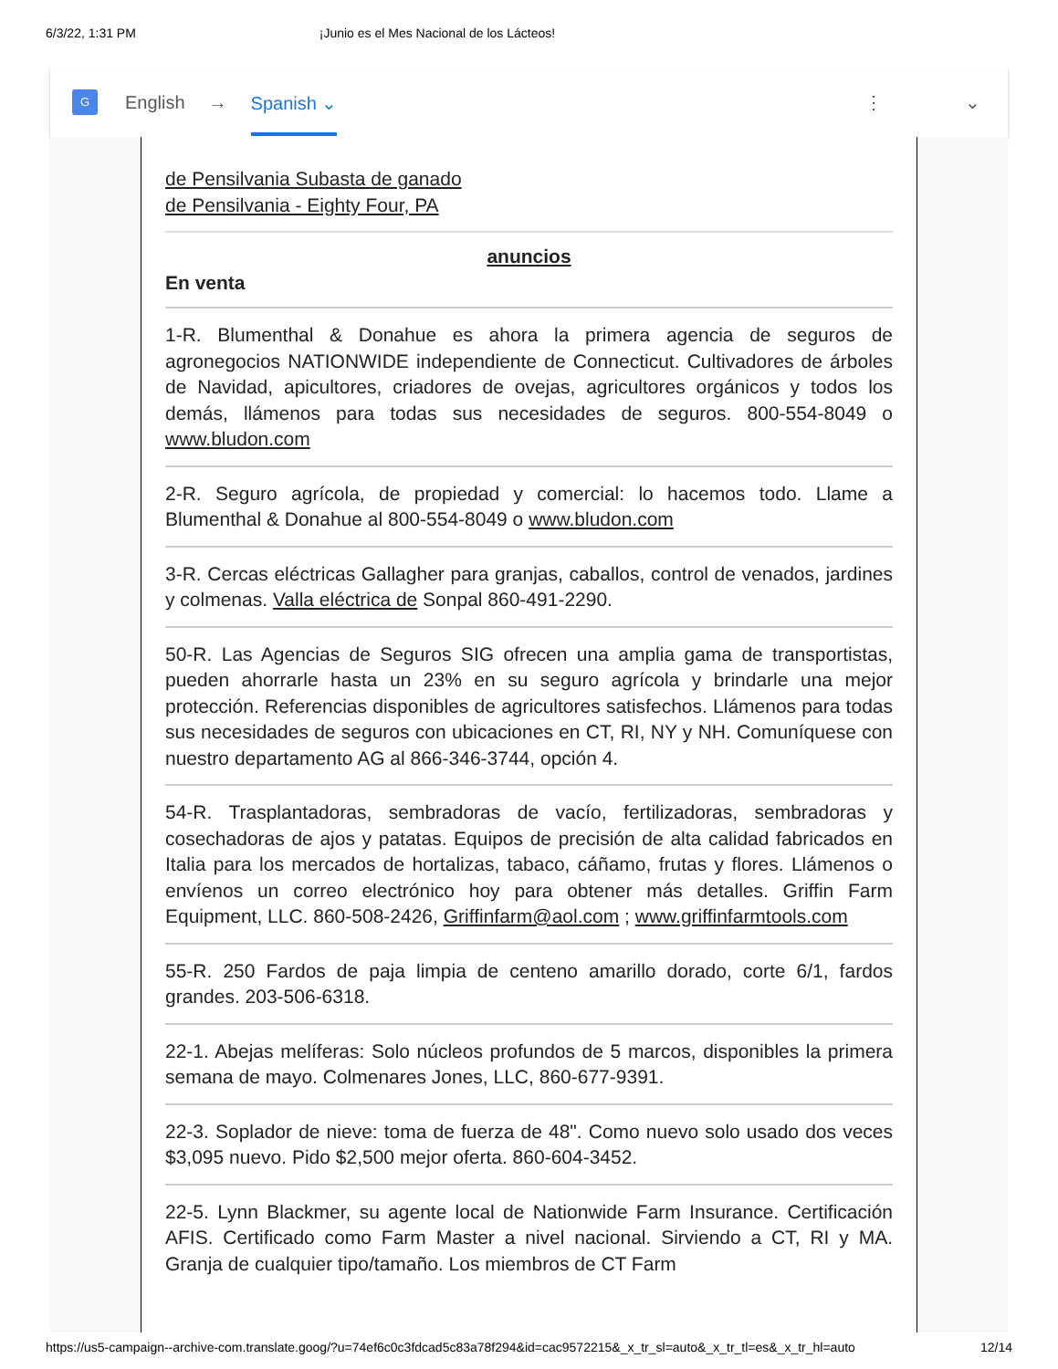6/3/22, 1:31 PM ¡Junio es el Mes Nacional de los Lácteos!
G
English → Spanish ⌄ ⋮ ⌄
de Pensilvania Subasta de ganado
de Pensilvania - Eighty Four, PA
anuncios
En venta
1-R. Blumenthal & Donahue es ahora la primera agencia de seguros de agronegocios NATIONWIDE independiente de Connecticut. Cultivadores de árboles de Navidad, apicultores, criadores de ovejas, agricultores orgánicos y todos los demás, llámenos para todas sus necesidades de seguros. 800-554-8049 o www.bludon.com
2-R. Seguro agrícola, de propiedad y comercial: lo hacemos todo. Llame a Blumenthal & Donahue al 800-554-8049 o www.bludon.com
3-R. Cercas eléctricas Gallagher para granjas, caballos, control de venados, jardines y colmenas. Valla eléctrica de Sonpal 860-491-2290.
50-R. Las Agencias de Seguros SIG ofrecen una amplia gama de transportistas, pueden ahorrarle hasta un 23% en su seguro agrícola y brindarle una mejor protección. Referencias disponibles de agricultores satisfechos. Llámenos para todas sus necesidades de seguros con ubicaciones en CT, RI, NY y NH. Comuníquese con nuestro departamento AG al 866-346-3744, opción 4.
54-R. Trasplantadoras, sembradoras de vacío, fertilizadoras, sembradoras y cosechadoras de ajos y patatas. Equipos de precisión de alta calidad fabricados en Italia para los mercados de hortalizas, tabaco, cáñamo, frutas y flores. Llámenos o envíenos un correo electrónico hoy para obtener más detalles. Griffin Farm Equipment, LLC. 860-508-2426, Griffinfarm@aol.com ; www.griffinfarmtools.com
55-R. 250 Fardos de paja limpia de centeno amarillo dorado, corte 6/1, fardos grandes. 203-506-6318.
22-1. Abejas melíferas: Solo núcleos profundos de 5 marcos, disponibles la primera semana de mayo. Colmenares Jones, LLC, 860-677-9391.
22-3. Soplador de nieve: toma de fuerza de 48". Como nuevo solo usado dos veces $3,095 nuevo. Pido $2,500 mejor oferta. 860-604-3452.
22-5. Lynn Blackmer, su agente local de Nationwide Farm Insurance. Certificación AFIS. Certificado como Farm Master a nivel nacional. Sirviendo a CT, RI y MA. Granja de cualquier tipo/tamaño. Los miembros de CT Farm
https://us5-campaign--archive-com.translate.goog/?u=74ef6c0c3fdcad5c83a78f294&id=cac9572215&_x_tr_sl=auto&_x_tr_tl=es&_x_tr_hl=auto 12/14